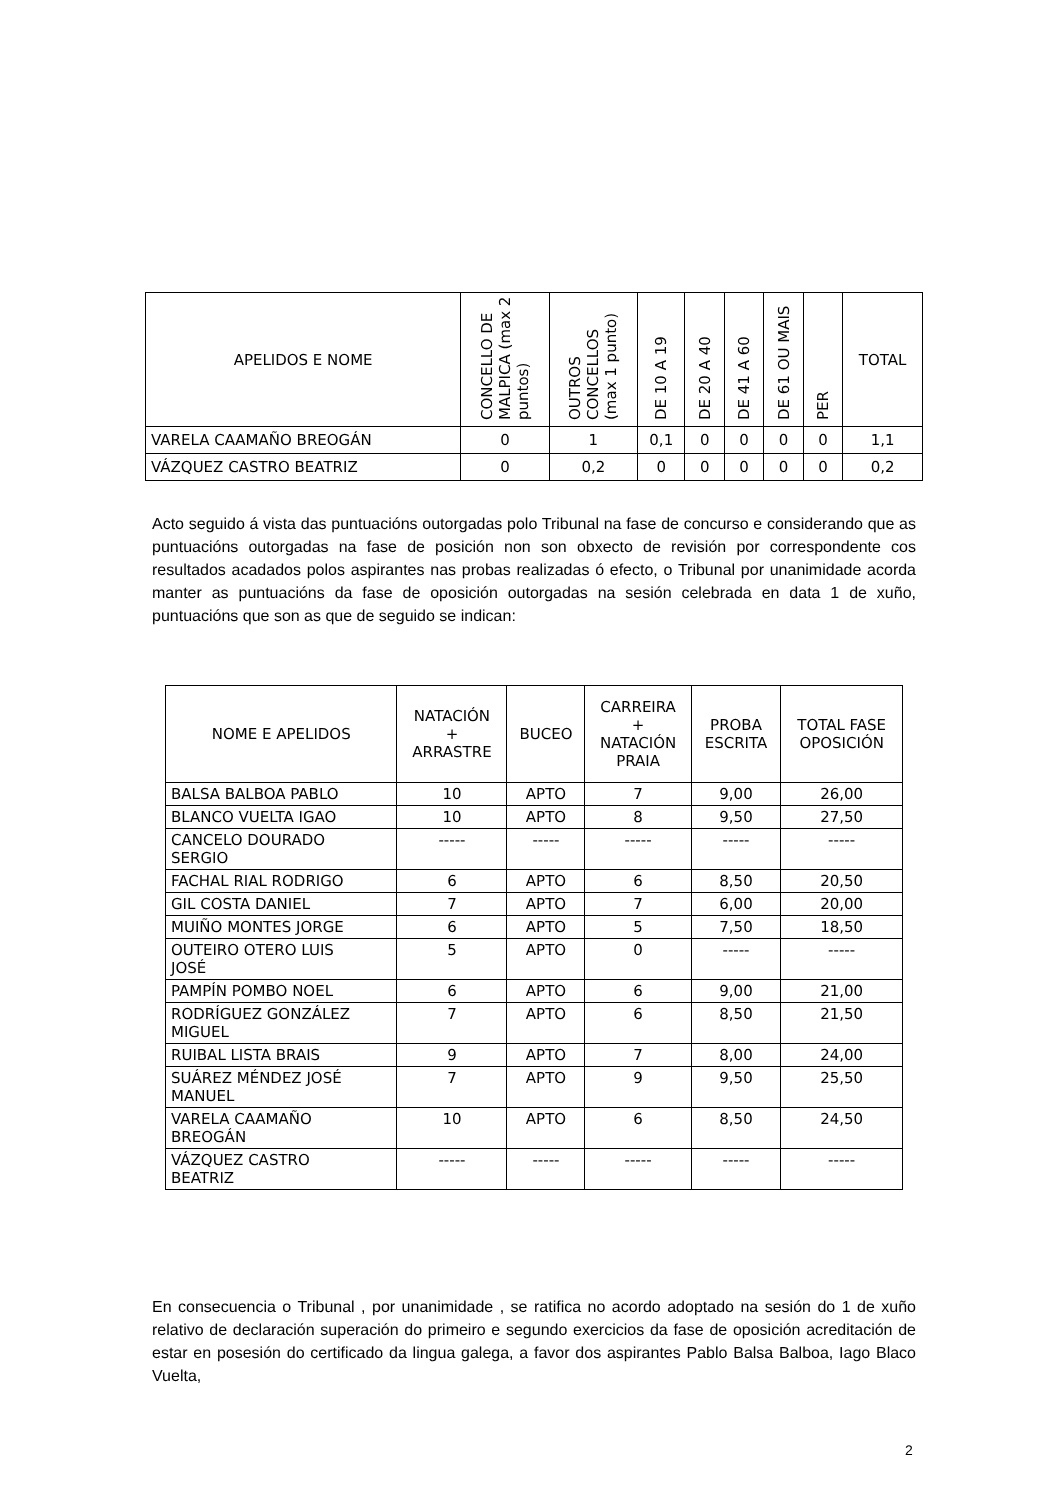| APELIDOS E NOME | CONCELLO DE MALPICA (max 2 puntos) | OUTROS CONCELLOS (max 1 punto) | DE 10 A 19 | DE 20 A 40 | DE 41 A 60 | DE 61 OU MAIS | PER | TOTAL |
| --- | --- | --- | --- | --- | --- | --- | --- | --- |
| VARELA CAAMAÑO BREOGÁN | 0 | 1 | 0,1 | 0 | 0 | 0 | 0 | 1,1 |
| VÁZQUEZ CASTRO BEATRIZ | 0 | 0,2 | 0 | 0 | 0 | 0 | 0 | 0,2 |
Acto seguido á vista das puntuacións outorgadas polo Tribunal na fase de concurso e considerando que as puntuacións outorgadas na fase de posición non son obxecto de revisión por correspondente cos resultados acadados polos aspirantes nas probas realizadas ó efecto, o Tribunal por unanimidade acorda manter as puntuacións da fase de oposición outorgadas na sesión celebrada en data 1 de xuño, puntuacións que son as que de seguido se indican:
| NOME E APELIDOS | NATACIÓN + ARRASTRE | BUCEO | CARREIRA + NATACIÓN PRAIA | PROBA ESCRITA | TOTAL FASE OPOSICIÓN |
| --- | --- | --- | --- | --- | --- |
| BALSA BALBOA PABLO | 10 | APTO | 7 | 9,00 | 26,00 |
| BLANCO VUELTA IGAO | 10 | APTO | 8 | 9,50 | 27,50 |
| CANCELO DOURADO SERGIO | ----- | ----- | ----- | ----- | ----- |
| FACHAL RIAL RODRIGO | 6 | APTO | 6 | 8,50 | 20,50 |
| GIL COSTA DANIEL | 7 | APTO | 7 | 6,00 | 20,00 |
| MUIÑO MONTES JORGE | 6 | APTO | 5 | 7,50 | 18,50 |
| OUTEIRO OTERO LUIS JOSÉ | 5 | APTO | 0 | ----- | ----- |
| PAMPÍN POMBO NOEL | 6 | APTO | 6 | 9,00 | 21,00 |
| RODRÍGUEZ GONZÁLEZ MIGUEL | 7 | APTO | 6 | 8,50 | 21,50 |
| RUIBAL LISTA BRAIS | 9 | APTO | 7 | 8,00 | 24,00 |
| SUÁREZ MÉNDEZ JOSÉ MANUEL | 7 | APTO | 9 | 9,50 | 25,50 |
| VARELA CAAMAÑO BREOGÁN | 10 | APTO | 6 | 8,50 | 24,50 |
| VÁZQUEZ CASTRO BEATRIZ | ----- | ----- | ----- | ----- | ----- |
En consecuencia o Tribunal , por unanimidade , se ratifica no acordo adoptado na sesión do 1 de xuño relativo de declaración superación do primeiro e segundo exercicios da fase de oposición acreditación de estar en posesión do certificado da lingua galega, a favor dos aspirantes Pablo Balsa Balboa, Iago Blaco Vuelta,
2